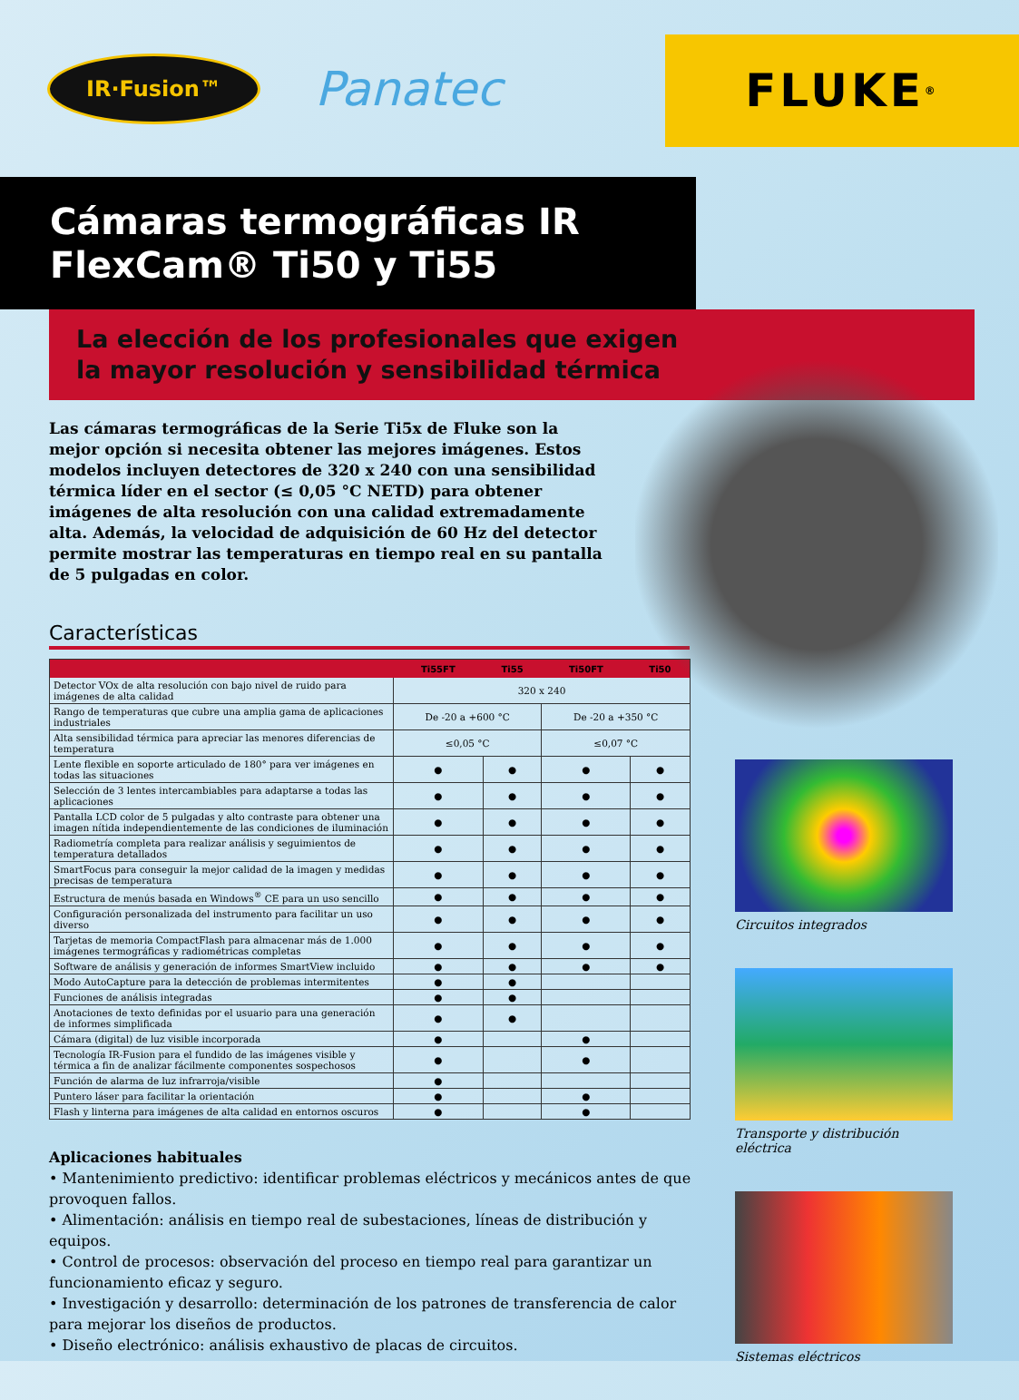IR·Fusion™
Panatec
FLUKE<sup>®</sup>
Cámaras termográficas IR
FlexCam® Ti50 y Ti55
La elección de los profesionales que exigen
la mayor resolución y sensibilidad térmica
Las cámaras termográficas de la Serie Ti5x de Fluke son la mejor opción si necesita obtener las mejores imágenes. Estos modelos incluyen detectores de 320 x 240 con una sensibilidad térmica líder en el sector (≤ 0,05 °C NETD) para obtener imágenes de alta resolución con una calidad extremadamente alta. Además, la velocidad de adquisición de 60 Hz del detector permite mostrar las temperaturas en tiempo real en su pantalla de 5 pulgadas en color.
Características
| | Ti55FT | Ti55 | Ti50FT | Ti50 |
| --- | --- | --- | --- | --- |
| Detector VOx de alta resolución con bajo nivel de ruido para imágenes de alta calidad | 320 x 240 | | | |
| Rango de temperaturas que cubre una amplia gama de aplicaciones industriales | De -20 a +600 °C | | De -20 a +350 °C | |
| Alta sensibilidad térmica para apreciar las menores diferencias de temperatura | ≤0,05 °C | | ≤0,07 °C | |
| Lente flexible en soporte articulado de 180° para ver imágenes en todas las situaciones | ● | ● | ● | ● |
| Selección de 3 lentes intercambiables para adaptarse a todas las aplicaciones | ● | ● | ● | ● |
| Pantalla LCD color de 5 pulgadas y alto contraste para obtener una imagen nítida independientemente de las condiciones de iluminación | ● | ● | ● | ● |
| Radiometría completa para realizar análisis y seguimientos de temperatura detallados | ● | ● | ● | ● |
| SmartFocus para conseguir la mejor calidad de la imagen y medidas precisas de temperatura | ● | ● | ● | ● |
| Estructura de menús basada en Windows<sup>®</sup> CE para un uso sencillo | ● | ● | ● | ● |
| Configuración personalizada del instrumento para facilitar un uso diverso | ● | ● | ● | ● |
| Tarjetas de memoria CompactFlash para almacenar más de 1.000 imágenes termográficas y radiométricas completas | ● | ● | ● | ● |
| Software de análisis y generación de informes SmartView incluido | ● | ● | ● | ● |
| Modo AutoCapture para la detección de problemas intermitentes | ● | ● | | |
| Funciones de análisis integradas | ● | ● | | |
| Anotaciones de texto definidas por el usuario para una generación de informes simplificada | ● | ● | | |
| Cámara (digital) de luz visible incorporada | ● | | ● | |
| Tecnología IR-Fusion para el fundido de las imágenes visible y térmica a fin de analizar fácilmente componentes sospechosos | ● | | ● | |
| Función de alarma de luz infrarroja/visible | ● | | | |
| Puntero láser para facilitar la orientación | ● | | ● | |
| Flash y linterna para imágenes de alta calidad en entornos oscuros | ● | | ● | |
Aplicaciones habituales
• Mantenimiento predictivo: identificar problemas eléctricos y mecánicos antes de que provoquen fallos.
• Alimentación: análisis en tiempo real de subestaciones, líneas de distribución y equipos.
• Control de procesos: observación del proceso en tiempo real para garantizar un funcionamiento eficaz y seguro.
• Investigación y desarrollo: determinación de los patrones de transferencia de calor para mejorar los diseños de productos.
• Diseño electrónico: análisis exhaustivo de placas de circuitos.
Circuitos integrados
Transporte y distribución eléctrica
Sistemas eléctricos